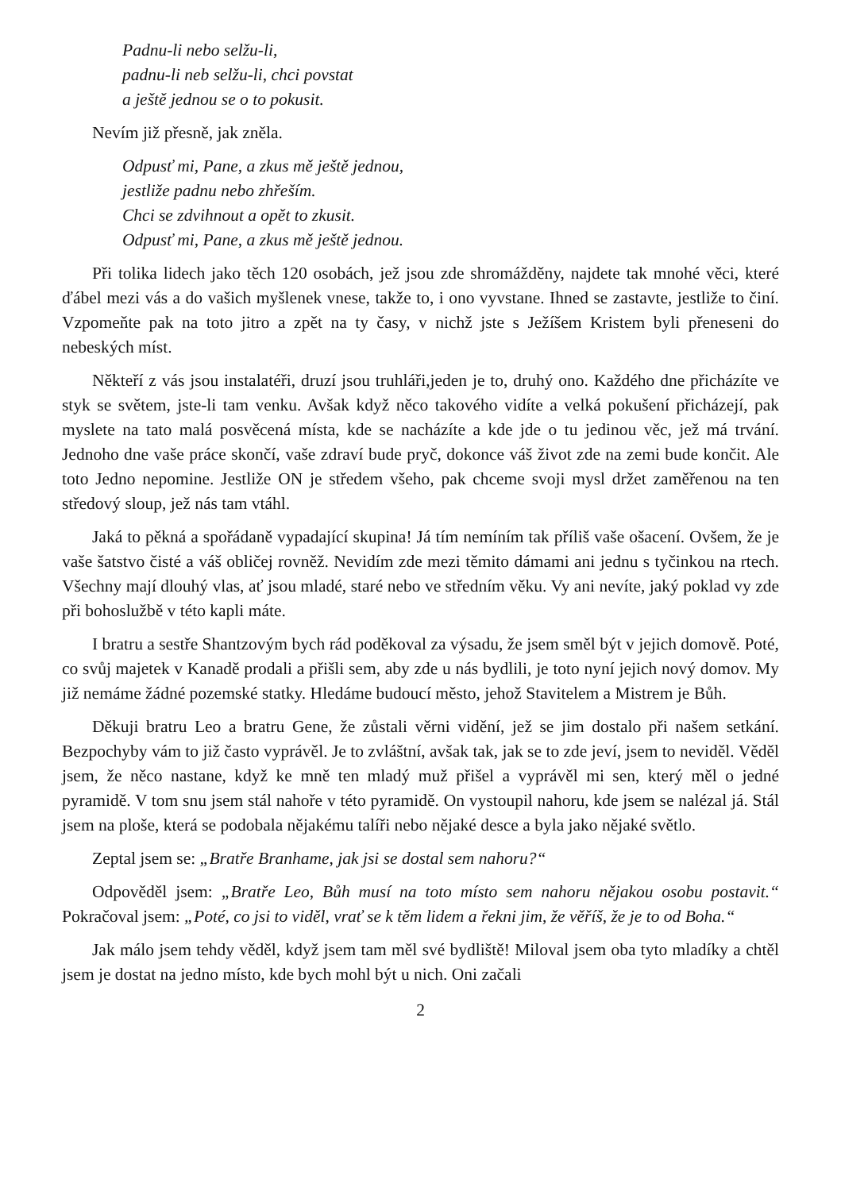Padnu-li nebo selžu-li,
padnu-li neb selžu-li, chci povstat
a ještě jednou se o to pokusit.
Nevím již přesně, jak zněla.
Odpusť mi, Pane, a zkus mě ještě jednou,
jestliže padnu nebo zhřeším.
Chci se zdvihnout a opět to zkusit.
Odpusť mi, Pane, a zkus mě ještě jednou.
Při tolika lidech jako těch 120 osobách, jež jsou zde shromážděny, najdete tak mnohé věci, které ďábel mezi vás a do vašich myšlenek vnese, takže to, i ono vyvstane. Ihned se zastavte, jestliže to činí. Vzpomeňte pak na toto jitro a zpět na ty časy, v nichž jste s Ježíšem Kristem byli přeneseni do nebeských míst.
Někteří z vás jsou instalatéři, druzí jsou truhláři,jeden je to, druhý ono. Každého dne přicházíte ve styk se světem, jste-li tam venku. Avšak když něco takového vidíte a velká pokušení přicházejí, pak myslete na tato malá posvěcená místa, kde se nacházíte a kde jde o tu jedinou věc, jež má trvání. Jednoho dne vaše práce skončí, vaše zdraví bude pryč, dokonce váš život zde na zemi bude končit. Ale toto Jedno nepomine. Jestliže ON je středem všeho, pak chceme svoji mysl držet zaměřenou na ten středový sloup, jež nás tam vtáhl.
Jaká to pěkná a spořádaně vypadající skupina! Já tím nemíním tak příliš vaše ošacení. Ovšem, že je vaše šatstvo čisté a váš obličej rovněž. Nevidím zde mezi těmito dámami ani jednu s tyčinkou na rtech. Všechny mají dlouhý vlas, ať jsou mladé, staré nebo ve středním věku. Vy ani nevíte, jaký poklad vy zde při bohoslužbě v této kapli máte.
I bratru a sestře Shantzovým bych rád poděkoval za výsadu, že jsem směl být v jejich domově. Poté, co svůj majetek v Kanadě prodali a přišli sem, aby zde u nás bydlili, je toto nyní jejich nový domov. My již nemáme žádné pozemské statky. Hledáme budoucí město, jehož Stavitelem a Mistrem je Bůh.
Děkuji bratru Leo a bratru Gene, že zůstali věrni vidění, jež se jim dostalo při našem setkání. Bezpochyby vám to již často vyprávěl. Je to zvláštní, avšak tak, jak se to zde jeví, jsem to neviděl. Věděl jsem, že něco nastane, když ke mně ten mladý muž přišel a vyprávěl mi sen, který měl o jedné pyramidě. V tom snu jsem stál nahoře v této pyramidě. On vystoupil nahoru, kde jsem se nalézal já. Stál jsem na ploše, která se podobala nějakému talíři nebo nějaké desce a byla jako nějaké světlo.
Zeptal jsem se: „Bratře Branhame, jak jsi se dostal sem nahoru?“
Odpověděl jsem: „Bratře Leo, Bůh musí na toto místo sem nahoru nějakou osobu postavit.“ Pokračoval jsem: „Poté, co jsi to viděl, vrať se k těm lidem a řekni jim, že věříš, že je to od Boha.“
Jak málo jsem tehdy věděl, když jsem tam měl své bydliště! Miloval jsem oba tyto mladíky a chtěl jsem je dostat na jedno místo, kde bych mohl být u nich. Oni začali
2